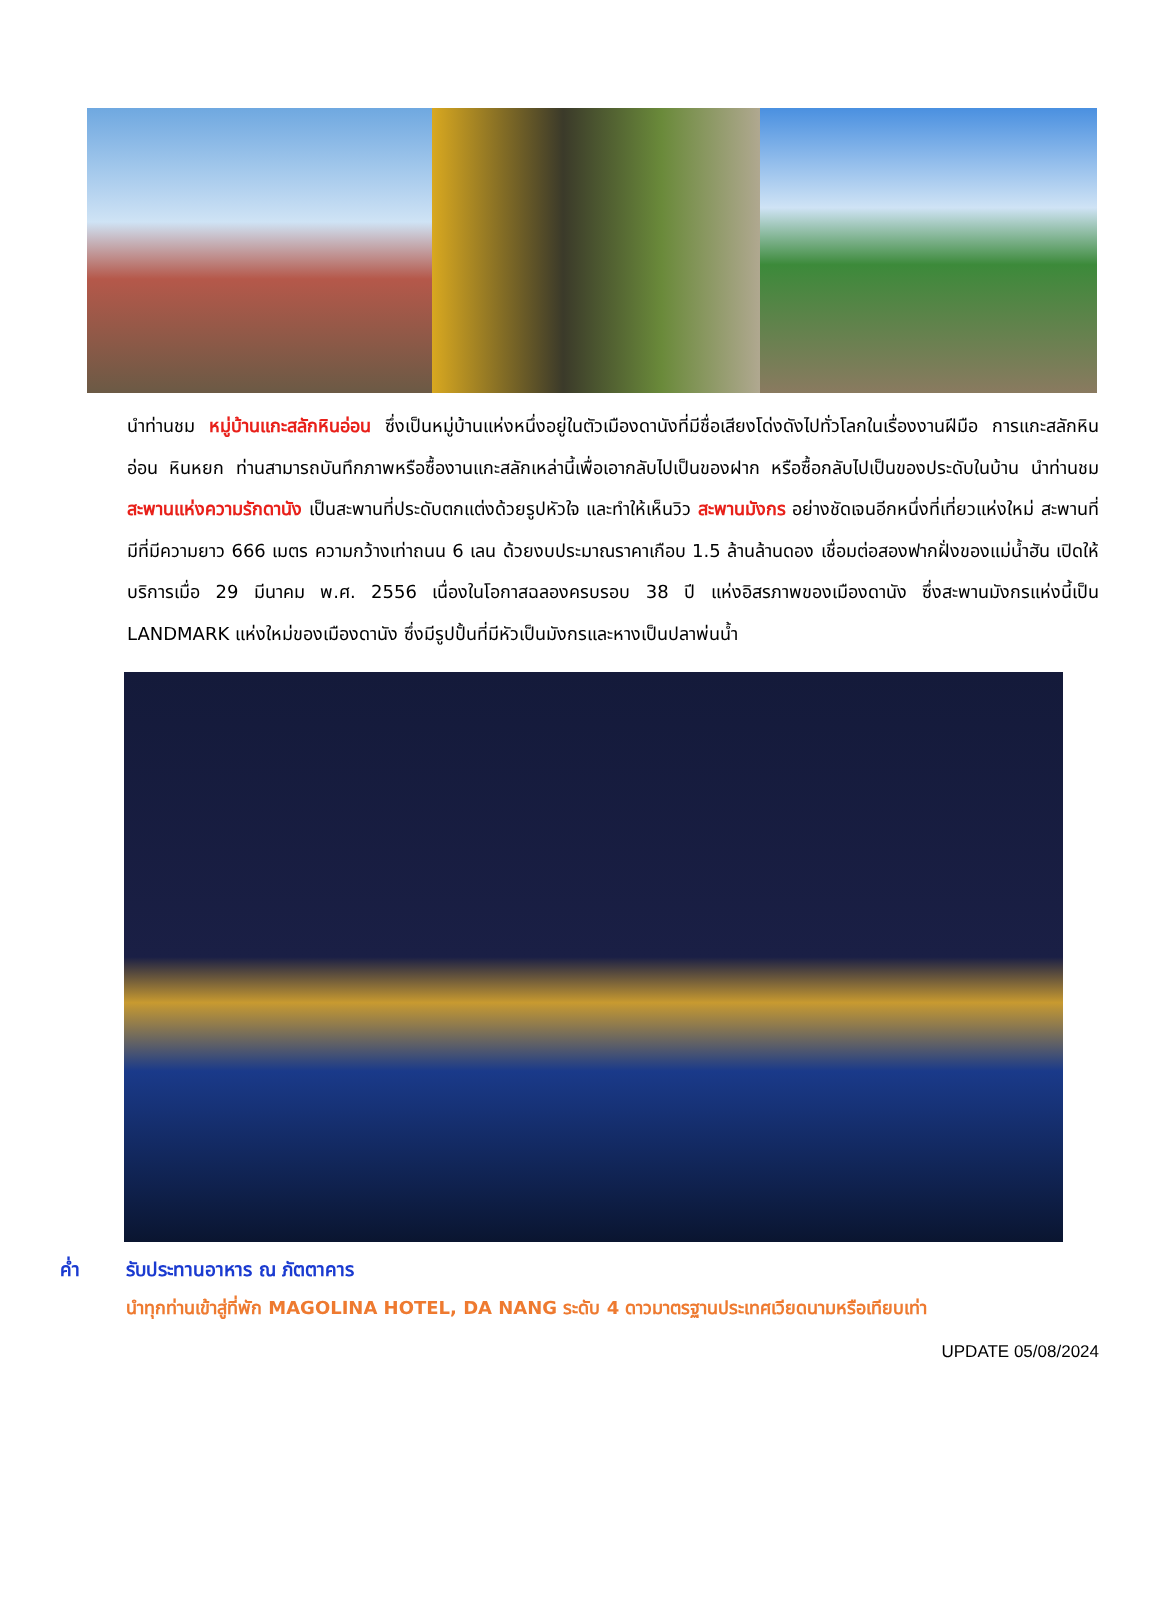นำท่านชม หมู่บ้านแกะสลักหินอ่อน ซึ่งเป็นหมู่บ้านแห่งหนึ่งอยู่ในตัวเมืองดานังที่มีชื่อเสียงโด่งดังไปทั่วโลกในเรื่องงานฝีมือ การแกะสลักหินอ่อน หินหยก ท่านสามารถบันทึกภาพหรือซื้องานแกะสลักเหล่านี้เพื่อเอากลับไปเป็นของฝาก หรือซื้อกลับไปเป็นของประดับในบ้าน นำท่านชม สะพานแห่งความรักดานัง เป็นสะพานที่ประดับตกแต่งด้วยรูปหัวใจ และทำให้เห็นวิว สะพานมังกร อย่างชัดเจนอีกหนึ่งที่เที่ยวแห่งใหม่ สะพานที่มีที่มีความยาว 666 เมตร ความกว้างเท่าถนน 6 เลน ด้วยงบประมาณราคาเกือบ 1.5 ล้านล้านดอง เชื่อมต่อสองฟากฝั่งของแม่น้ำฮัน เปิดให้บริการเมื่อ 29 มีนาคม พ.ศ. 2556 เนื่องในโอกาสฉลองครบรอบ 38 ปี แห่งอิสรภาพของเมืองดานัง ซึ่งสะพานมังกรแห่งนี้เป็น LANDMARK แห่งใหม่ของเมืองดานัง ซึ่งมีรูปปั้นที่มีหัวเป็นมังกรและหางเป็นปลาพ่นน้ำ
ค่ำ รับประทานอาหาร ณ ภัตตาคาร
นำทุกท่านเข้าสู่ที่พัก MAGOLINA HOTEL, DA NANG ระดับ 4 ดาวมาตรฐานประเทศเวียดนามหรือเทียบเท่า
UPDATE 05/08/2024